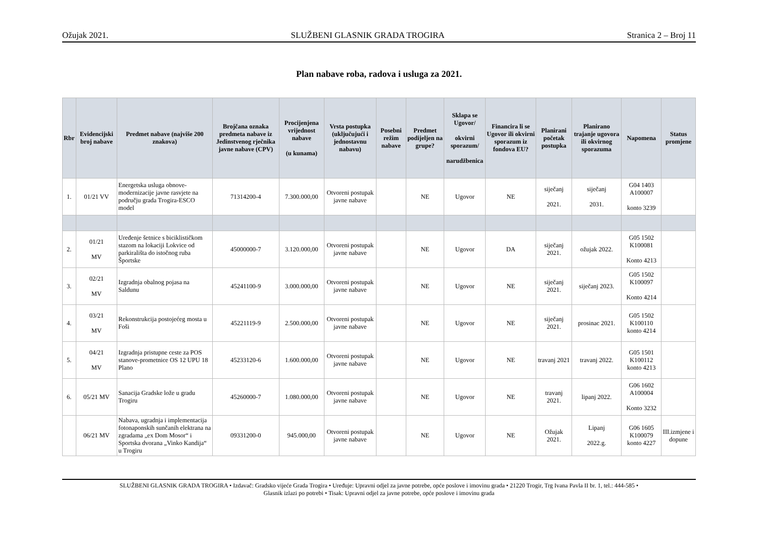Ožujak 2021. SLUŽBENI GLASNIK GRADA TROGIRA Stranica 2 – Broj 11
Plan nabave roba, radova i usluga za 2021.
| Rbr | Evidencijski broj nabave | Predmet nabave (najviše 200 znakova) | Brojčana oznaka predmeta nabave iz Jedinstvenog rječnika javne nabave (CPV) | Procijenjena vrijednost nabave (u kunama) | Vrsta postupka (uključujući i jednostavnu nabavu) | Posebni režim nabave | Predmet podijeljen na grupe? | Sklapa se Ugovor/ okvirni sporazum/ narudžbenica | Financira li se Ugovor ili okvirni sporazum iz fondova EU? | Planirani početak postupka | Planirano trajanje ugovora ili okvirnog sporazuma | Napomena | Status promjene |
| --- | --- | --- | --- | --- | --- | --- | --- | --- | --- | --- | --- | --- | --- |
| 1. | 01/21 VV | Energetska usluga obnove-modernizacije javne rasvjete na području grada Trogira-ESCO model | 71314200-4 | 7.300.000,00 | Otvoreni postupak javne nabave | | NE | Ugovor | NE | siječanj 2021. | siječanj 2031. | G04 1403 A100007 konto 3239 | |
| 2. | 01/21 MV | Uređenje šetnice s biciklističkom stazom na lokaciji Lokvice od parkirališta do istočnog ruba Športske | 45000000-7 | 3.120.000,00 | Otvoreni postupak javne nabave | | NE | Ugovor | DA | siječanj 2021. | ožujak 2022. | G05 1502 K100081 Konto 4213 | |
| 3. | 02/21 MV | Izgradnja obalnog pojasa na Saldunu | 45241100-9 | 3.000.000,00 | Otvoreni postupak javne nabave | | NE | Ugovor | NE | siječanj 2021. | siječanj 2023. | G05 1502 K100097 Konto 4214 | |
| 4. | 03/21 MV | Rekonstrukcija postojećeg mosta u Foši | 45221119-9 | 2.500.000,00 | Otvoreni postupak javne nabave | | NE | Ugovor | NE | siječanj 2021. | prosinac 2021. | G05 1502 K100110 konto 4214 | |
| 5. | 04/21 MV | Izgradnja pristupne ceste za POS stanove-prometnice OS 12 UPU 18 Plano | 45233120-6 | 1.600.000,00 | Otvoreni postupak javne nabave | | NE | Ugovor | NE | travanj 2021 | travanj 2022. | G05 1501 K100112 konto 4213 | |
| 6. | 05/21 MV | Sanacija Gradske lože u gradu Trogiru | 45260000-7 | 1.080.000,00 | Otvoreni postupak javne nabave | | NE | Ugovor | NE | travanj 2021. | lipanj 2022. | G06 1602 A100004 Konto 3232 | |
| | 06/21 MV | Nabava, ugradnja i implementacija fotonaponskih sunčanih elektrana na zgradama „ex Dom Mosor“ i Sportska dvorana „Vinko Kandija“ u Trogiru | 09331200-0 | 945.000,00 | Otvoreni postupak javne nabave | | NE | Ugovor | NE | Ožujak 2021. | Lipanj 2022.g. | G06 1605 K100079 konto 4227 | III.izmjene i dopune |
SLUŽBENI GLASNIK GRADA TROGIRA • Izdavač: Gradsko vijeće Grada Trogira • Uređuje: Upravni odjel za javne potrebe, opće poslove i imovinu grada • 21220 Trogir, Trg Ivana Pavla II br. 1, tel.: 444-585 •
Glasnik izlazi po potrebi • Tisak: Upravni odjel za javne potrebe, opće poslove i imovinu grada